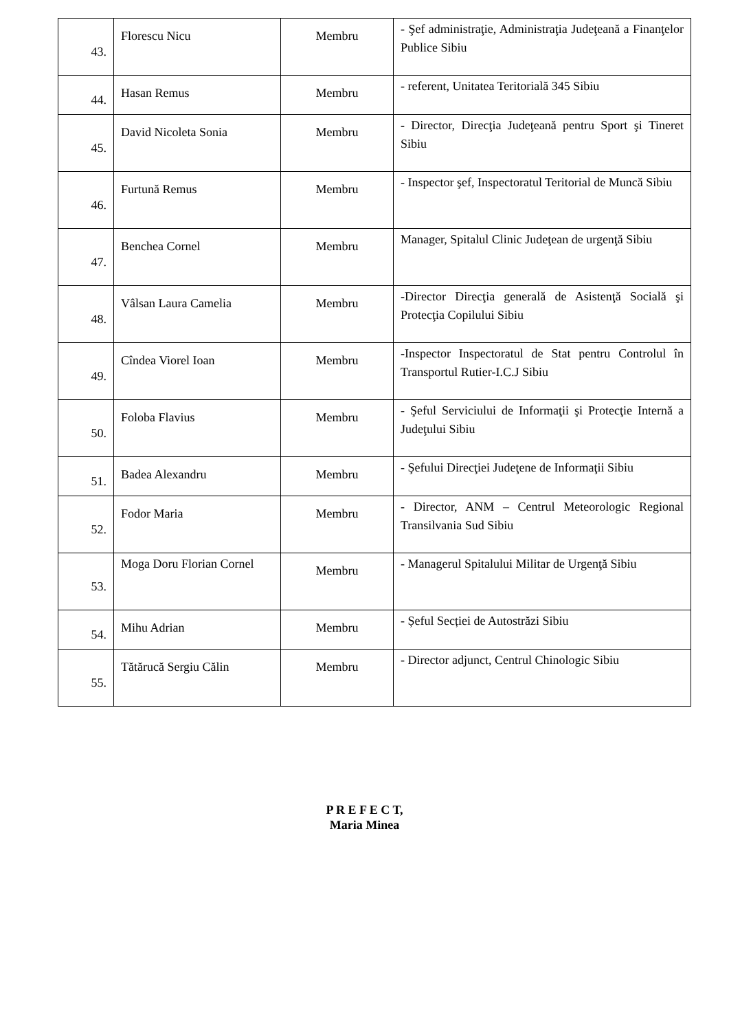| 43. | Florescu Nicu | Membru | - Şef administraţie, Administraţia Judeţeană a Finanţelor Publice Sibiu |
| 44. | Hasan Remus | Membru | - referent, Unitatea Teritorială 345 Sibiu |
| 45. | David Nicoleta Sonia | Membru | - Director, Direcţia Judeţeană pentru Sport şi Tineret Sibiu |
| 46. | Furtună Remus | Membru | - Inspector şef, Inspectoratul Teritorial de Muncă Sibiu |
| 47. | Benchea Cornel | Membru | Manager, Spitalul Clinic Judeţean de urgenţă Sibiu |
| 48. | Vâlsan Laura Camelia | Membru | -Director Direcţia generală de Asistenţă Socială şi Protecţia Copilului Sibiu |
| 49. | Cîndea Viorel Ioan | Membru | -Inspector Inspectoratul de Stat pentru Controlul în Transportul Rutier-I.C.J Sibiu |
| 50. | Foloba Flavius | Membru | - Şeful Serviciului de Informaţii şi Protecţie Internă a Judeţului Sibiu |
| 51. | Badea Alexandru | Membru | - Şefului Direcţiei Judeţene de Informaţii Sibiu |
| 52. | Fodor Maria | Membru | - Director, ANM – Centrul Meteorologic Regional Transilvania Sud Sibiu |
| 53. | Moga Doru Florian Cornel | Membru | - Managerul Spitalului Militar de Urgenţă Sibiu |
| 54. | Mihu Adrian | Membru | - Șeful Secției de Autostrăzi Sibiu |
| 55. | Tătărucă Sergiu Călin | Membru | - Director adjunct, Centrul Chinologic Sibiu |
P R E F E C T,
Maria Minea